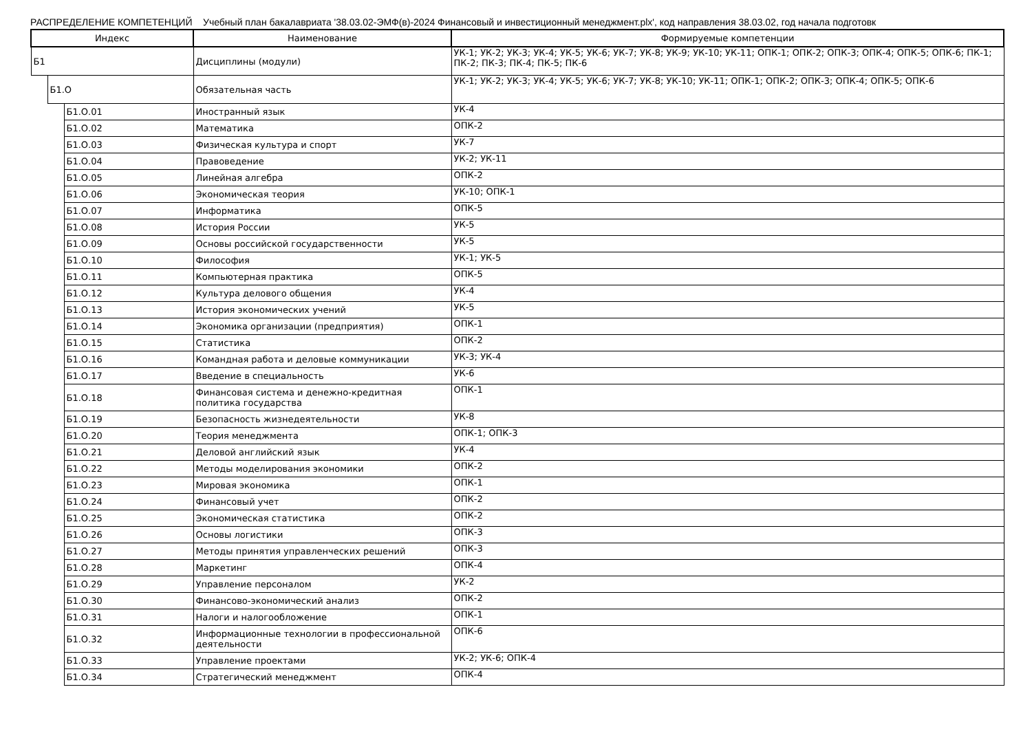РАСПРЕДЕЛЕНИЕ КОМПЕТЕНЦИЙ Учебный план бакалавриата '38.03.02-ЭМФ(в)-2024 Финансовый и инвестиционный менеджмент.plx', код направления 38.03.02, год начала подготовк
| Индекс | | | Наименование | Формируемые компетенции |
| --- | --- | --- | --- | --- |
| Б1 | | | Дисциплины (модули) | УК-1; УК-2; УК-3; УК-4; УК-5; УК-6; УК-7; УК-8; УК-9; УК-10; УК-11; ОПК-1; ОПК-2; ОПК-3; ОПК-4; ОПК-5; ОПК-6; ПК-1; ПК-2; ПК-3; ПК-4; ПК-5; ПК-6 |
| | Б1.О | | Обязательная часть | УК-1; УК-2; УК-3; УК-4; УК-5; УК-6; УК-7; УК-8; УК-10; УК-11; ОПК-1; ОПК-2; ОПК-3; ОПК-4; ОПК-5; ОПК-6 |
| | | Б1.О.01 | Иностранный язык | УК-4 |
| | | Б1.О.02 | Математика | ОПК-2 |
| | | Б1.О.03 | Физическая культура и спорт | УК-7 |
| | | Б1.О.04 | Правоведение | УК-2; УК-11 |
| | | Б1.О.05 | Линейная алгебра | ОПК-2 |
| | | Б1.О.06 | Экономическая теория | УК-10; ОПК-1 |
| | | Б1.О.07 | Информатика | ОПК-5 |
| | | Б1.О.08 | История России | УК-5 |
| | | Б1.О.09 | Основы российской государственности | УК-5 |
| | | Б1.О.10 | Философия | УК-1; УК-5 |
| | | Б1.О.11 | Компьютерная практика | ОПК-5 |
| | | Б1.О.12 | Культура делового общения | УК-4 |
| | | Б1.О.13 | История экономических учений | УК-5 |
| | | Б1.О.14 | Экономика организации (предприятия) | ОПК-1 |
| | | Б1.О.15 | Статистика | ОПК-2 |
| | | Б1.О.16 | Командная работа и деловые коммуникации | УК-3; УК-4 |
| | | Б1.О.17 | Введение в специальность | УК-6 |
| | | Б1.О.18 | Финансовая система и денежно-кредитная политика государства | ОПК-1 |
| | | Б1.О.19 | Безопасность жизнедеятельности | УК-8 |
| | | Б1.О.20 | Теория менеджмента | ОПК-1; ОПК-3 |
| | | Б1.О.21 | Деловой английский язык | УК-4 |
| | | Б1.О.22 | Методы моделирования экономики | ОПК-2 |
| | | Б1.О.23 | Мировая экономика | ОПК-1 |
| | | Б1.О.24 | Финансовый учет | ОПК-2 |
| | | Б1.О.25 | Экономическая статистика | ОПК-2 |
| | | Б1.О.26 | Основы логистики | ОПК-3 |
| | | Б1.О.27 | Методы принятия управленческих решений | ОПК-3 |
| | | Б1.О.28 | Маркетинг | ОПК-4 |
| | | Б1.О.29 | Управление персоналом | УК-2 |
| | | Б1.О.30 | Финансово-экономический анализ | ОПК-2 |
| | | Б1.О.31 | Налоги и налогообложение | ОПК-1 |
| | | Б1.О.32 | Информационные технологии в профессиональной деятельности | ОПК-6 |
| | | Б1.О.33 | Управление проектами | УК-2; УК-6; ОПК-4 |
| | | Б1.О.34 | Стратегический менеджмент | ОПК-4 |